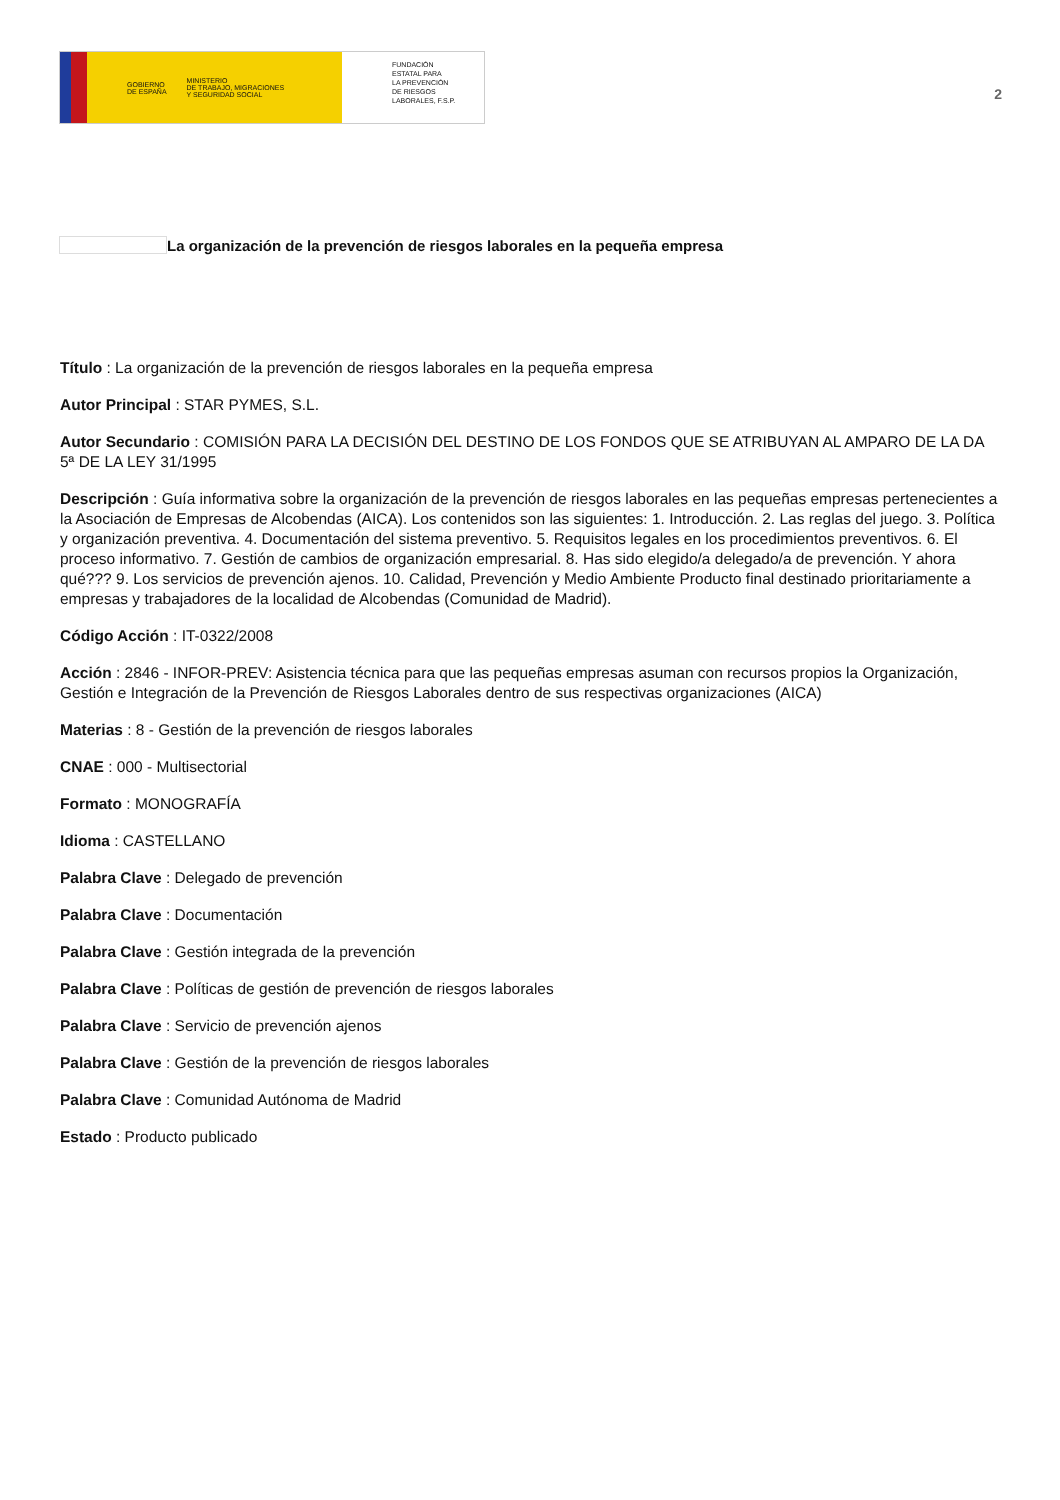GOBIERNO
DE ESPAÑA MINISTERIO
DE TRABAJO, MIGRACIONES
Y SEGURIDAD SOCIAL
FUNDACIÓN
ESTATAL PARA
LA PREVENCIÓN
DE RIESGOS
LABORALES, F.S.P.
2
La organización de la prevención de riesgos laborales en la pequeña empresa
Título : La organización de la prevención de riesgos laborales en la pequeña empresa
Autor Principal : STAR PYMES, S.L.
Autor Secundario : COMISIÓN PARA LA DECISIÓN DEL DESTINO DE LOS FONDOS QUE SE ATRIBUYAN AL AMPARO DE LA DA 5ª DE LA LEY 31/1995
Descripción : Guía informativa sobre la organización de la prevención de riesgos laborales en las pequeñas empresas pertenecientes a la Asociación de Empresas de Alcobendas (AICA). Los contenidos son las siguientes: 1. Introducción. 2. Las reglas del juego. 3. Política y organización preventiva. 4. Documentación del sistema preventivo. 5. Requisitos legales en los procedimientos preventivos. 6. El proceso informativo. 7. Gestión de cambios de organización empresarial. 8. Has sido elegido/a delegado/a de prevención. Y ahora qué??? 9. Los servicios de prevención ajenos. 10. Calidad, Prevención y Medio Ambiente Producto final destinado prioritariamente a empresas y trabajadores de la localidad de Alcobendas (Comunidad de Madrid).
Código Acción : IT-0322/2008
Acción : 2846 - INFOR-PREV: Asistencia técnica para que las pequeñas empresas asuman con recursos propios la Organización, Gestión e Integración de la Prevención de Riesgos Laborales dentro de sus respectivas organizaciones (AICA)
Materias : 8 - Gestión de la prevención de riesgos laborales
CNAE : 000 - Multisectorial
Formato : MONOGRAFÍA
Idioma : CASTELLANO
Palabra Clave : Delegado de prevención
Palabra Clave : Documentación
Palabra Clave : Gestión integrada de la prevención
Palabra Clave : Políticas de gestión de prevención de riesgos laborales
Palabra Clave : Servicio de prevención ajenos
Palabra Clave : Gestión de la prevención de riesgos laborales
Palabra Clave : Comunidad Autónoma de Madrid
Estado : Producto publicado